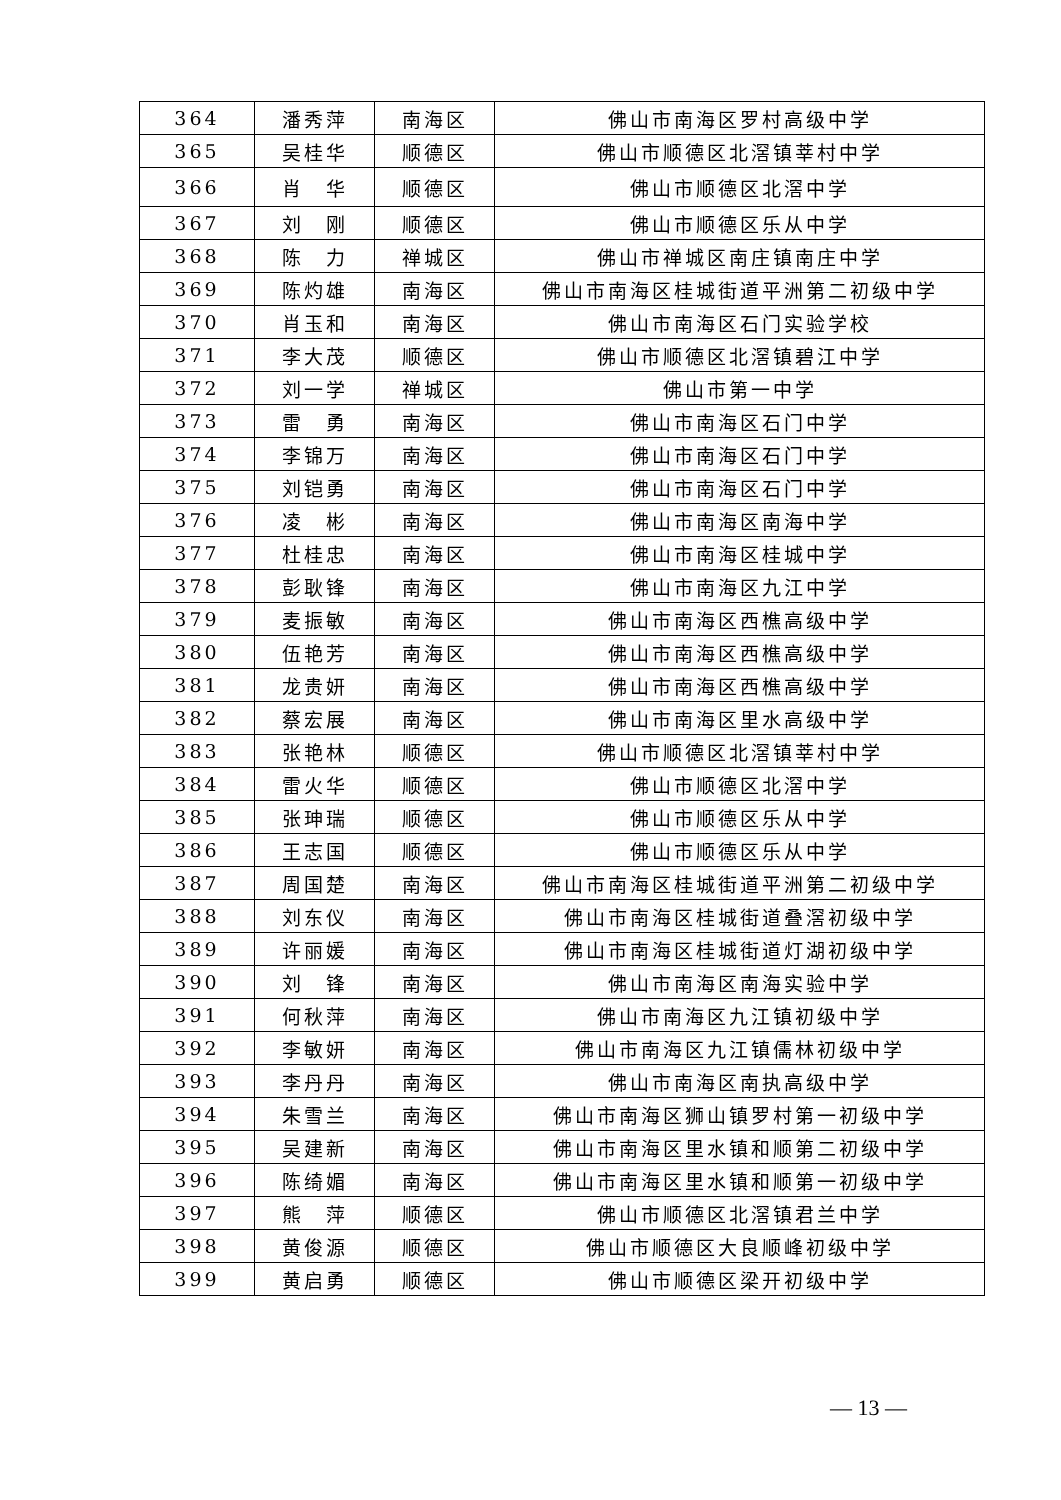| 364 | 潘秀萍 | 南海区 | 佛山市南海区罗村高级中学 |
| 365 | 吴桂华 | 顺德区 | 佛山市顺德区北滘镇莘村中学 |
| 366 | 肖 华 | 顺德区 | 佛山市顺德区北滘中学 |
| 367 | 刘 刚 | 顺德区 | 佛山市顺德区乐从中学 |
| 368 | 陈 力 | 禅城区 | 佛山市禅城区南庄镇南庄中学 |
| 369 | 陈灼雄 | 南海区 | 佛山市南海区桂城街道平洲第二初级中学 |
| 370 | 肖玉和 | 南海区 | 佛山市南海区石门实验学校 |
| 371 | 李大茂 | 顺德区 | 佛山市顺德区北滘镇碧江中学 |
| 372 | 刘一学 | 禅城区 | 佛山市第一中学 |
| 373 | 雷 勇 | 南海区 | 佛山市南海区石门中学 |
| 374 | 李锦万 | 南海区 | 佛山市南海区石门中学 |
| 375 | 刘铠勇 | 南海区 | 佛山市南海区石门中学 |
| 376 | 凌 彬 | 南海区 | 佛山市南海区南海中学 |
| 377 | 杜桂忠 | 南海区 | 佛山市南海区桂城中学 |
| 378 | 彭耿锋 | 南海区 | 佛山市南海区九江中学 |
| 379 | 麦振敏 | 南海区 | 佛山市南海区西樵高级中学 |
| 380 | 伍艳芳 | 南海区 | 佛山市南海区西樵高级中学 |
| 381 | 龙贵妍 | 南海区 | 佛山市南海区西樵高级中学 |
| 382 | 蔡宏展 | 南海区 | 佛山市南海区里水高级中学 |
| 383 | 张艳林 | 顺德区 | 佛山市顺德区北滘镇莘村中学 |
| 384 | 雷火华 | 顺德区 | 佛山市顺德区北滘中学 |
| 385 | 张珅瑞 | 顺德区 | 佛山市顺德区乐从中学 |
| 386 | 王志国 | 顺德区 | 佛山市顺德区乐从中学 |
| 387 | 周国楚 | 南海区 | 佛山市南海区桂城街道平洲第二初级中学 |
| 388 | 刘东仪 | 南海区 | 佛山市南海区桂城街道叠滘初级中学 |
| 389 | 许丽媛 | 南海区 | 佛山市南海区桂城街道灯湖初级中学 |
| 390 | 刘 锋 | 南海区 | 佛山市南海区南海实验中学 |
| 391 | 何秋萍 | 南海区 | 佛山市南海区九江镇初级中学 |
| 392 | 李敏妍 | 南海区 | 佛山市南海区九江镇儒林初级中学 |
| 393 | 李丹丹 | 南海区 | 佛山市南海区南执高级中学 |
| 394 | 朱雪兰 | 南海区 | 佛山市南海区狮山镇罗村第一初级中学 |
| 395 | 吴建新 | 南海区 | 佛山市南海区里水镇和顺第二初级中学 |
| 396 | 陈绮媚 | 南海区 | 佛山市南海区里水镇和顺第一初级中学 |
| 397 | 熊 萍 | 顺德区 | 佛山市顺德区北滘镇君兰中学 |
| 398 | 黄俊源 | 顺德区 | 佛山市顺德区大良顺峰初级中学 |
| 399 | 黄启勇 | 顺德区 | 佛山市顺德区梁开初级中学 |
— 13 —